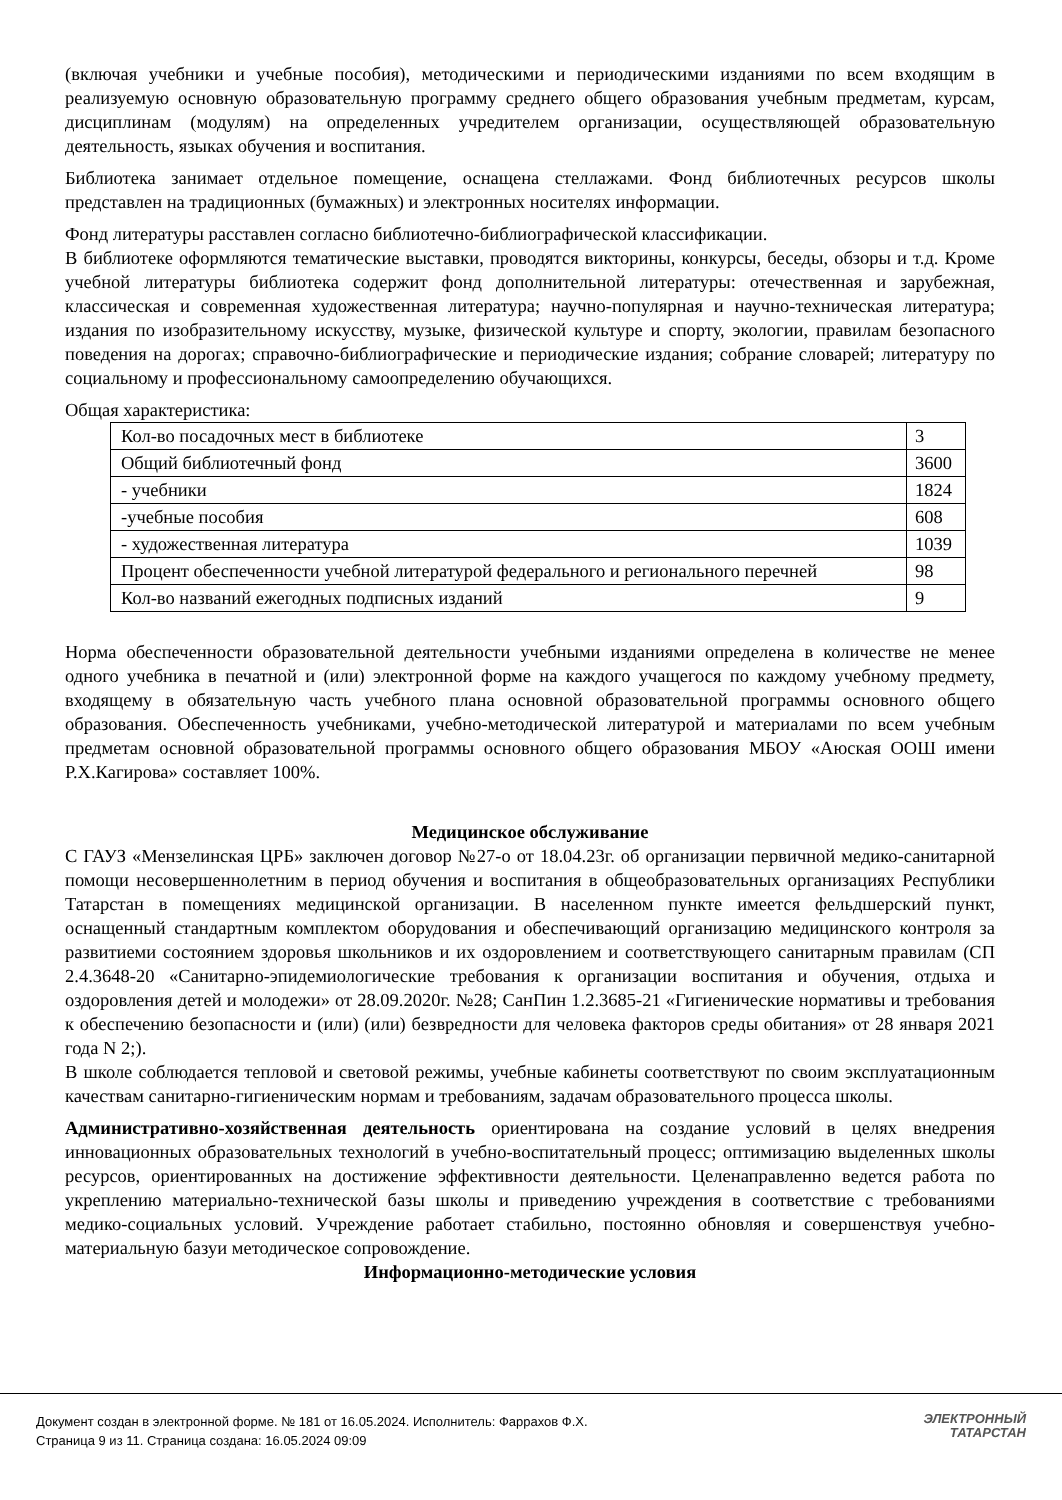(включая учебники и учебные пособия), методическими и периодическими изданиями по всем входящим в реализуемую основную образовательную программу среднего общего образования учебным предметам, курсам, дисциплинам (модулям) на определенных учредителем организации, осуществляющей образовательную деятельность, языках обучения и воспитания.
Библиотека занимает отдельное помещение, оснащена стеллажами. Фонд библиотечных ресурсов школы представлен на традиционных (бумажных) и электронных носителях информации.
Фонд литературы расставлен согласно библиотечно-библиографической классификации.
В библиотеке оформляются тематические выставки, проводятся викторины, конкурсы, беседы, обзоры и т.д. Кроме учебной литературы библиотека содержит фонд дополнительной литературы: отечественная и зарубежная, классическая и современная художественная литература; научно-популярная и научно-техническая литература; издания по изобразительному искусству, музыке, физической культуре и спорту, экологии, правилам безопасного поведения на дорогах; справочно-библиографические и периодические издания; собрание словарей; литературу по социальному и профессиональному самоопределению обучающихся.
Общая характеристика:
| Кол-во посадочных мест в библиотеке | 3 |
| Общий библиотечный фонд | 3600 |
| - учебники | 1824 |
| -учебные пособия | 608 |
| - художественная литература | 1039 |
| Процент обеспеченности учебной литературой федерального и регионального перечней | 98 |
| Кол-во названий ежегодных подписных изданий | 9 |
Норма обеспеченности образовательной деятельности учебными изданиями определена в количестве не менее одного учебника в печатной и (или) электронной форме на каждого учащегося по каждому учебному предмету, входящему в обязательную часть учебного плана основной образовательной программы основного общего образования. Обеспеченность учебниками, учебно-методической литературой и материалами по всем учебным предметам основной образовательной программы основного общего образования МБОУ «Аюская ООШ имени Р.Х.Кагирова» составляет 100%.
Медицинское обслуживание
С ГАУЗ «Мензелинская ЦРБ» заключен договор №27-о от 18.04.23г. об организации первичной медико-санитарной помощи несовершеннолетним в период обучения и воспитания в общеобразовательных организациях Республики Татарстан в помещениях медицинской организации. В населенном пункте имеется фельдшерский пункт, оснащенный стандартным комплектом оборудования и обеспечивающий организацию медицинского контроля за развитиеми состоянием здоровья школьников и их оздоровлением и соответствующего санитарным правилам (СП 2.4.3648-20 «Санитарно-эпидемиологические требования к организации воспитания и обучения, отдыха и оздоровления детей и молодежи» от 28.09.2020г. №28; СанПин 1.2.3685-21 «Гигиенические нормативы и требования к обеспечению безопасности и (или) (или) безвредности для человека факторов среды обитания» от 28 января 2021 года N 2;).
В школе соблюдается тепловой и световой режимы, учебные кабинеты соответствуют по своим эксплуатационным качествам санитарно-гигиеническим нормам и требованиям, задачам образовательного процесса школы.
Административно-хозяйственная деятельность ориентирована на создание условий в целях внедрения инновационных образовательных технологий в учебно-воспитательный процесс; оптимизацию выделенных школы ресурсов, ориентированных на достижение эффективности деятельности. Целенаправленно ведется работа по укреплению материально-технической базы школы и приведению учреждения в соответствие с требованиями медико-социальных условий. Учреждение работает стабильно, постоянно обновляя и совершенствуя учебно-материальную базуи методическое сопровождение.
Информационно-методические условия
Документ создан в электронной форме. № 181 от 16.05.2024. Исполнитель: Фаррахов Ф.Х.
Страница 9 из 11. Страница создана: 16.05.2024 09:09
ЭЛЕКТРОННЫЙ
ТАТАРСТАН